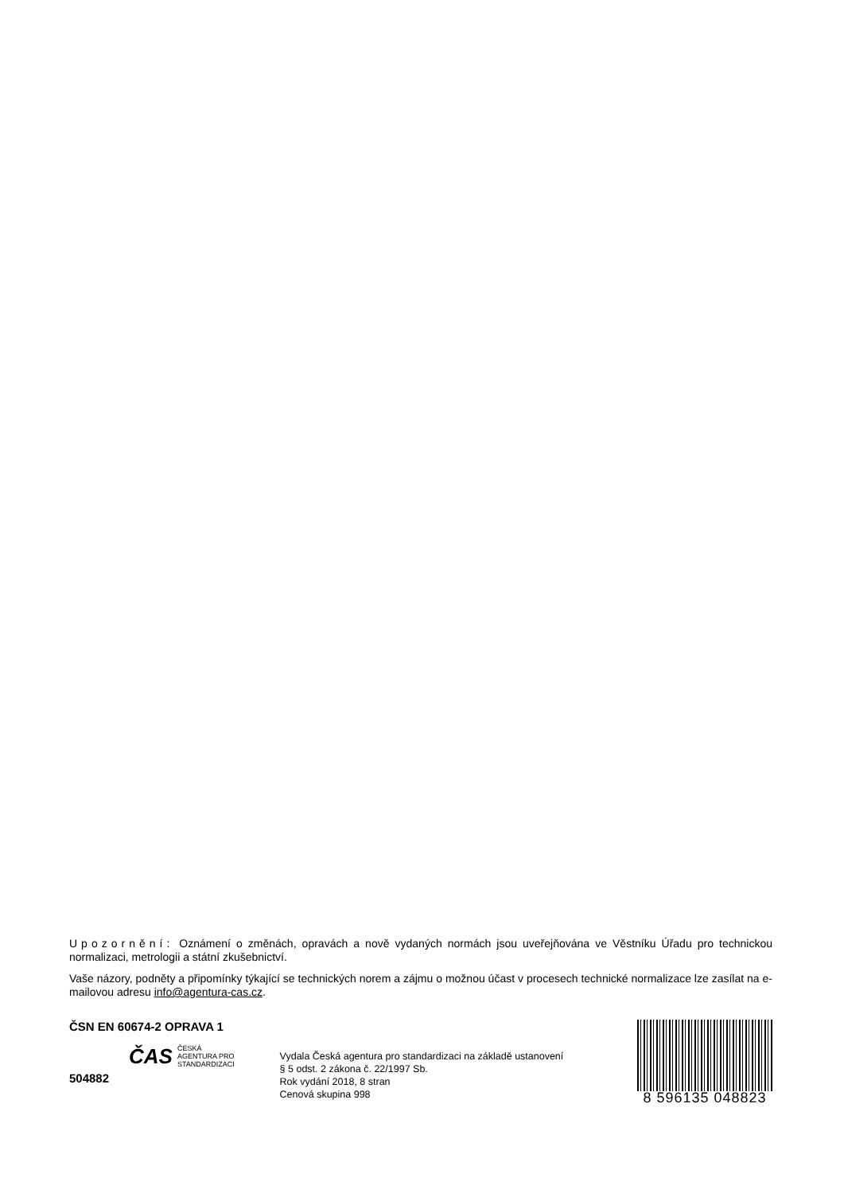Upozornění: Oznámení o změnách, opravách a nově vydaných normách jsou uveřejňována ve Věstníku Úřadu pro technickou normalizaci, metrologii a státní zkušebnictví.
Vaše názory, podněty a připomínky týkající se technických norem a zájmu o možnou účast v procesech technické normalizace lze zasílat na e-mailovou adresu info@agentura-cas.cz.
ČSN EN 60674-2 OPRAVA 1
ČAS ČESKÁ
AGENTURA PRO
STANDARDIZACI
504882
Vydala Česká agentura pro standardizaci na základě ustanovení § 5 odst. 2 zákona č. 22/1997 Sb.
Rok vydání 2018, 8 stran
Cenová skupina 998
8 596135 048823